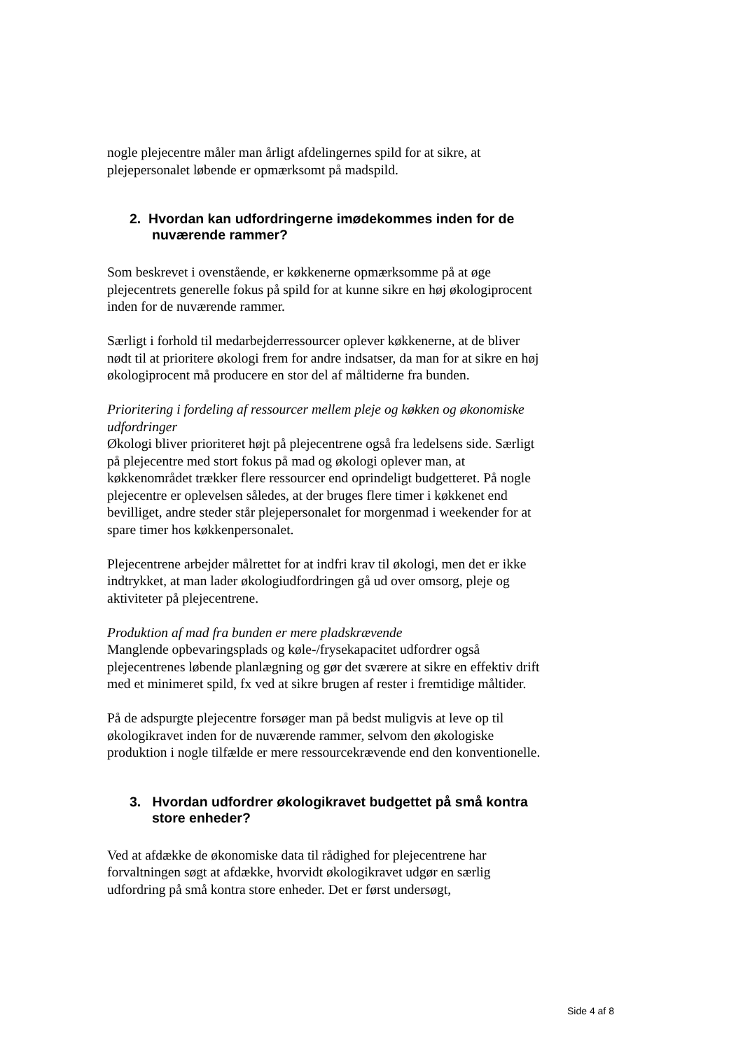nogle plejecentre måler man årligt afdelingernes spild for at sikre, at plejepersonalet løbende er opmærksomt på madspild.
2. Hvordan kan udfordringerne imødekommes inden for de nuværende rammer?
Som beskrevet i ovenstående, er køkkenerne opmærksomme på at øge plejecentrets generelle fokus på spild for at kunne sikre en høj økologiprocent inden for de nuværende rammer.
Særligt i forhold til medarbejderressourcer oplever køkkenerne, at de bliver nødt til at prioritere økologi frem for andre indsatser, da man for at sikre en høj økologiprocent må producere en stor del af måltiderne fra bunden.
Prioritering i fordeling af ressourcer mellem pleje og køkken og økonomiske udfordringer
Økologi bliver prioriteret højt på plejecentrene også fra ledelsens side. Særligt på plejecentre med stort fokus på mad og økologi oplever man, at køkkenområdet trækker flere ressourcer end oprindeligt budgetteret. På nogle plejecentre er oplevelsen således, at der bruges flere timer i køkkenet end bevilliget, andre steder står plejepersonalet for morgenmad i weekender for at spare timer hos køkkenpersonalet.
Plejecentrene arbejder målrettet for at indfri krav til økologi, men det er ikke indtrykket, at man lader økologiudfordringen gå ud over omsorg, pleje og aktiviteter på plejecentrene.
Produktion af mad fra bunden er mere pladskrævende
Manglende opbevaringsplads og køle-/frysekapacitet udfordrer også plejecentrenes løbende planlægning og gør det sværere at sikre en effektiv drift med et minimeret spild, fx ved at sikre brugen af rester i fremtidige måltider.
På de adspurgte plejecentre forsøger man på bedst muligvis at leve op til økologikravet inden for de nuværende rammer, selvom den økologiske produktion i nogle tilfælde er mere ressourcekrævende end den konventionelle.
3. Hvordan udfordrer økologikravet budgettet på små kontra store enheder?
Ved at afdække de økonomiske data til rådighed for plejecentrene har forvaltningen søgt at afdække, hvorvidt økologikravet udgør en særlig udfordring på små kontra store enheder. Det er først undersøgt,
Side 4 af 8